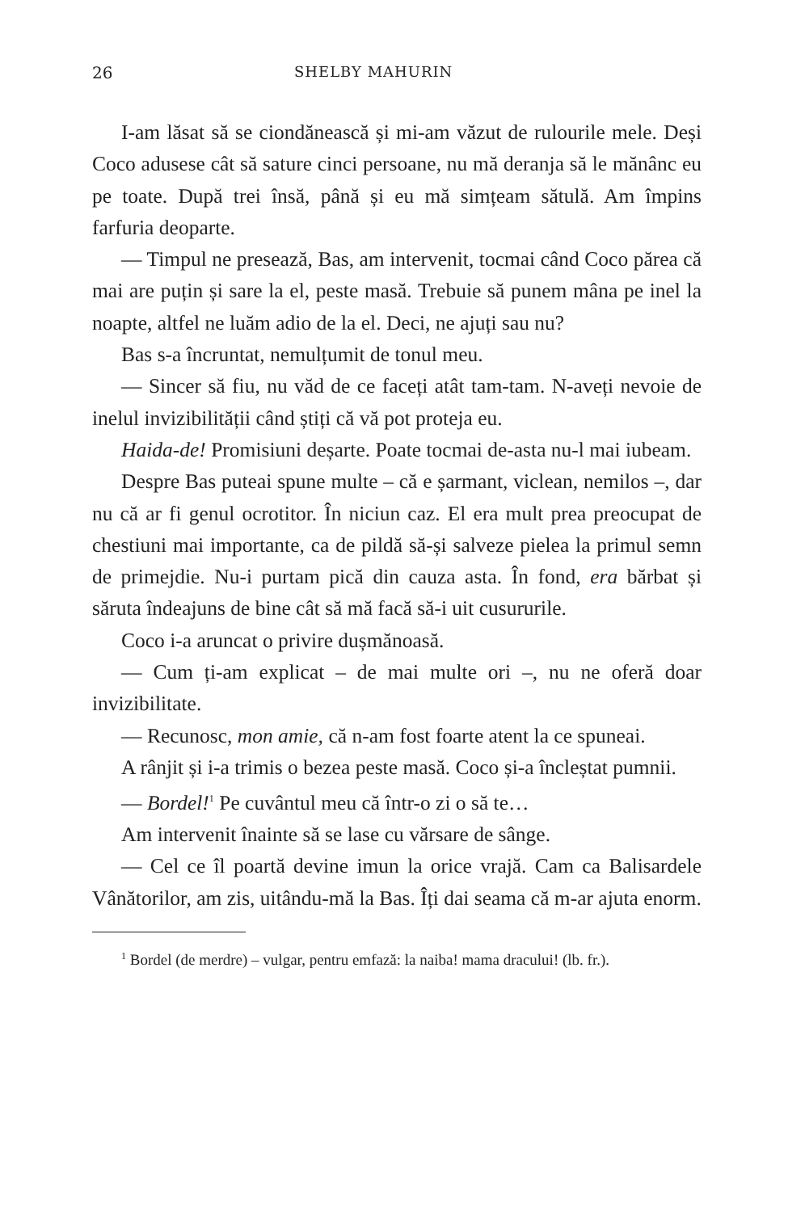26 SHELBY MAHURIN
I-am lăsat să se ciondănească și mi-am văzut de rulourile mele. Deși Coco adusese cât să sature cinci persoane, nu mă deranja să le mănânc eu pe toate. După trei însă, până și eu mă simțeam sătulă. Am împins farfuria deoparte.
— Timpul ne presează, Bas, am intervenit, tocmai când Coco părea că mai are puțin și sare la el, peste masă. Trebuie să punem mâna pe inel la noapte, altfel ne luăm adio de la el. Deci, ne ajuți sau nu?
Bas s-a încruntat, nemulțumit de tonul meu.
— Sincer să fiu, nu văd de ce faceți atât tam-tam. N-aveți nevoie de inelul invizibilității când știți că vă pot proteja eu.
Haida-de! Promisiuni deșarte. Poate tocmai de-asta nu-l mai iubeam.
Despre Bas puteai spune multe – că e șarmant, viclean, nemilos –, dar nu că ar fi genul ocrotitor. În niciun caz. El era mult prea preocupat de chestiuni mai importante, ca de pildă să-și salveze pielea la primul semn de primejdie. Nu-i purtam pică din cauza asta. În fond, era bărbat și săruta îndeajuns de bine cât să mă facă să-i uit cusururile.
Coco i-a aruncat o privire dușmănoasă.
— Cum ți-am explicat – de mai multe ori –, nu ne oferă doar invizibilitate.
— Recunosc, mon amie, că n-am fost foarte atent la ce spuneai.
A rânjit și i-a trimis o bezea peste masă. Coco și-a încleștat pumnii.
— Bordel!<sup>1</sup> Pe cuvântul meu că într-o zi o să te…
Am intervenit înainte să se lase cu vărsare de sânge.
— Cel ce îl poartă devine imun la orice vrajă. Cam ca Balisardele Vânătorilor, am zis, uitându-mă la Bas. Îți dai seama că m-ar ajuta enorm.
<sup>1</sup> Bordel (de merdre) – vulgar, pentru emfază: la naiba! mama dracului! (lb. fr.).